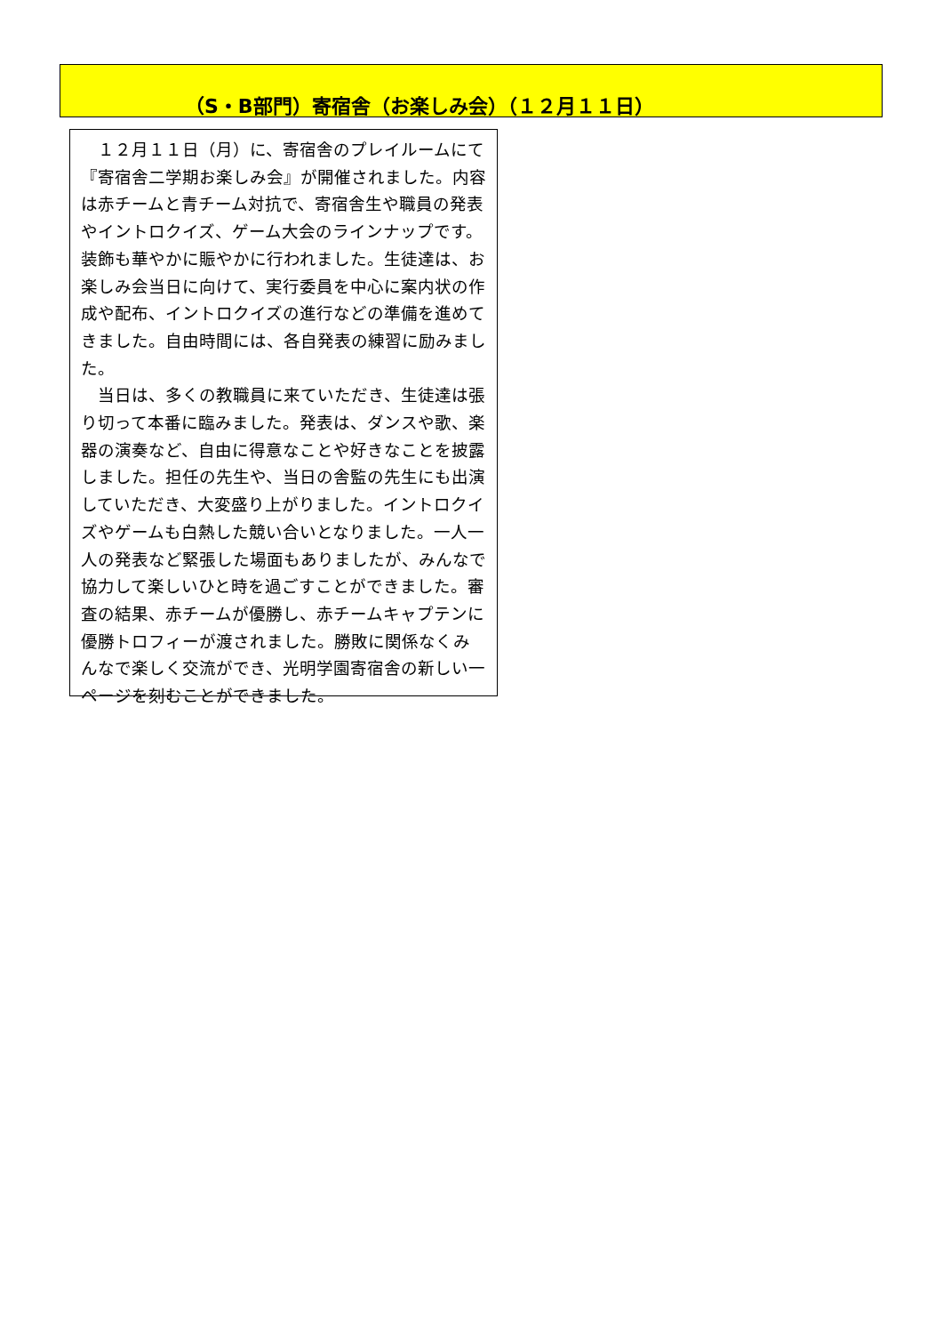（S・B部門）寄宿舎（お楽しみ会）（１２月１１日）
１２月１１日（月）に、寄宿舎のプレイルームにて『寄宿舎二学期お楽しみ会』が開催されました。内容は赤チームと青チーム対抗で、寄宿舎生や職員の発表やイントロクイズ、ゲーム大会のラインナップです。装飾も華やかに賑やかに行われました。生徒達は、お楽しみ会当日に向けて、実行委員を中心に案内状の作成や配布、イントロクイズの進行などの準備を進めてきました。自由時間には、各自発表の練習に励みました。
当日は、多くの教職員に来ていただき、生徒達は張り切って本番に臨みました。発表は、ダンスや歌、楽器の演奏など、自由に得意なことや好きなことを披露しました。担任の先生や、当日の舎監の先生にも出演していただき、大変盛り上がりました。イントロクイズやゲームも白熱した競い合いとなりました。一人一人の発表など緊張した場面もありましたが、みんなで協力して楽しいひと時を過ごすことができました。審査の結果、赤チームが優勝し、赤チームキャプテンに優勝トロフィーが渡されました。勝敗に関係なくみんなで楽しく交流ができ、光明学園寄宿舎の新しい一ページを刻むことができました。